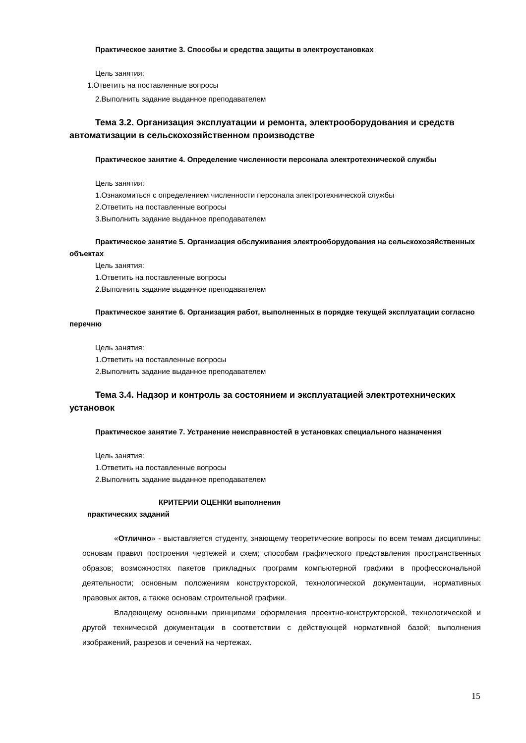Практическое занятие 3. Способы и средства защиты в электроустановках
Цель занятия:
1.Ответить на поставленные вопросы
2.Выполнить задание выданное преподавателем
Тема 3.2. Организация эксплуатации и ремонта, электрооборудования и средств автоматизации в сельскохозяйственном производстве
Практическое занятие 4. Определение численности персонала электротехнической службы
Цель занятия:
1.Ознакомиться с определением численности персонала электротехнической службы
2.Ответить на поставленные вопросы
3.Выполнить задание выданное преподавателем
Практическое занятие 5. Организация обслуживания электрооборудования на сельскохозяйственных объектах
Цель занятия:
1.Ответить на поставленные вопросы
2.Выполнить задание выданное преподавателем
Практическое занятие 6. Организация работ, выполненных в порядке текущей эксплуатации согласно перечню
Цель занятия:
1.Ответить на поставленные вопросы
2.Выполнить задание выданное преподавателем
Тема 3.4. Надзор и контроль за состоянием и эксплуатацией электротехнических установок
Практическое занятие 7. Устранение неисправностей в установках специального назначения
Цель занятия:
1.Ответить на поставленные вопросы
2.Выполнить задание выданное преподавателем
КРИТЕРИИ ОЦЕНКИ выполнения
практических заданий
«Отлично» - выставляется студенту, знающему теоретические вопросы по всем темам дисциплины: основам правил построения чертежей и схем; способам графического представления пространственных образов; возможностях пакетов прикладных программ компьютерной графики в профессиональной деятельности; основным положениям конструкторской, технологической документации, нормативных правовых актов, а также основам строительной графики.
Владеющему основными принципами оформления проектно-конструкторской, технологической и другой технической документации в соответствии с действующей нормативной базой; выполнения изображений, разрезов и сечений на чертежах.
15